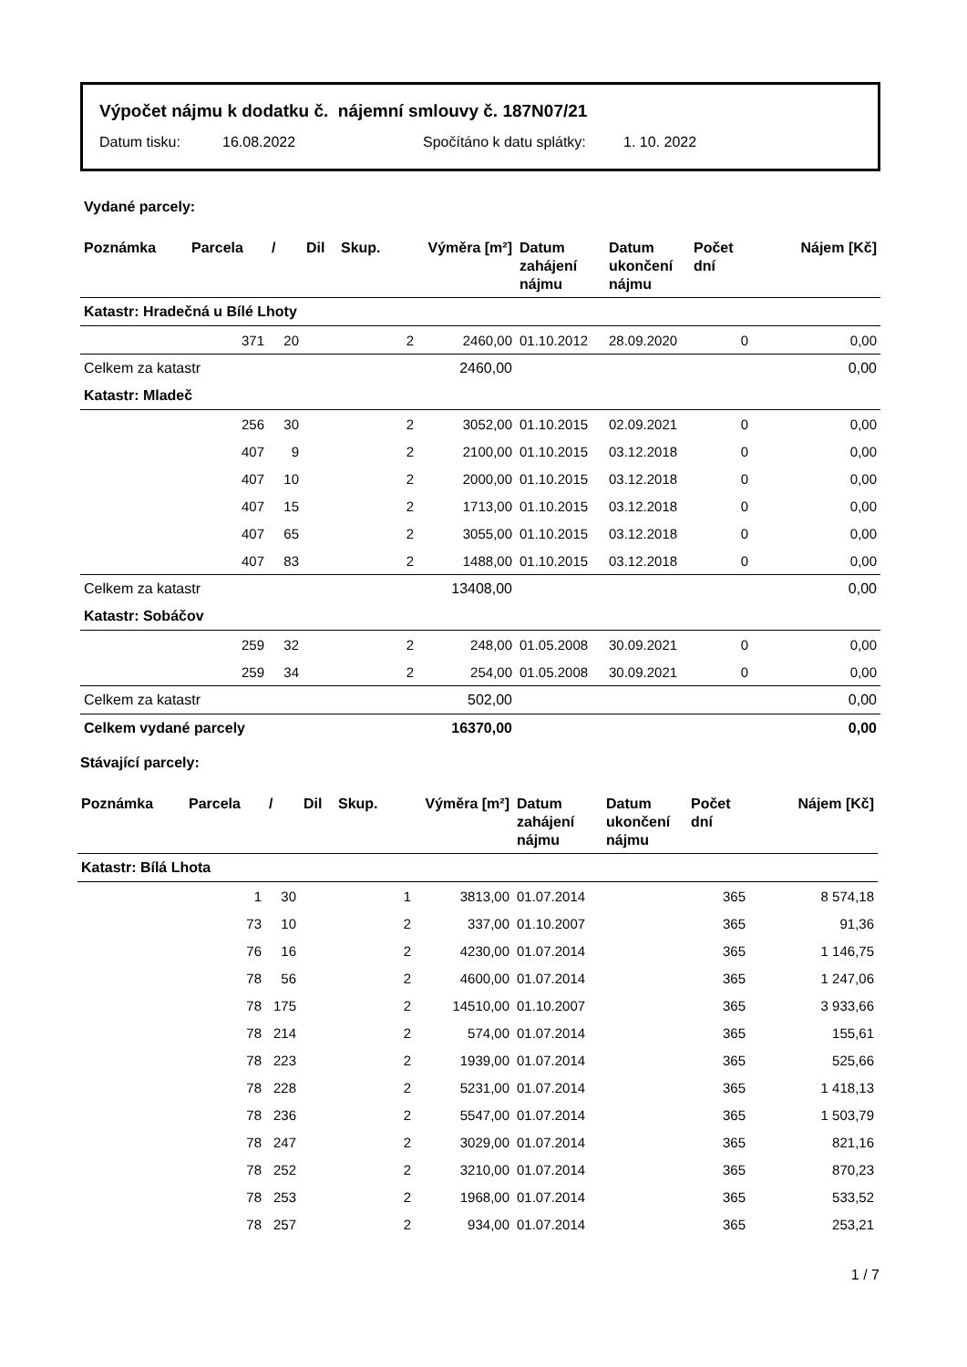Výpočet nájmu k dodatku č. nájemní smlouvy č. 187N07/21
Datum tisku: 16.08.2022 Spočítáno k datu splátky: 1. 10. 2022
Vydané parcely:
| Poznámka | Parcela | / | Dil | Skup. | Výměra [m²] | Datum zahájení nájmu | Datum ukončení nájmu | Počet dní | Nájem [Kč] |
| --- | --- | --- | --- | --- | --- | --- | --- | --- | --- |
| Katastr: Hradečná u Bílé Lhoty | | | | | | | | | |
| | 371 | 20 | | 2 | 2460,00 | 01.10.2012 | 28.09.2020 | 0 | 0,00 |
| Celkem za katastr | | | | | 2460,00 | | | | 0,00 |
| Katastr: Mladeč | | | | | | | | | |
| | 256 | 30 | | 2 | 3052,00 | 01.10.2015 | 02.09.2021 | 0 | 0,00 |
| | 407 | 9 | | 2 | 2100,00 | 01.10.2015 | 03.12.2018 | 0 | 0,00 |
| | 407 | 10 | | 2 | 2000,00 | 01.10.2015 | 03.12.2018 | 0 | 0,00 |
| | 407 | 15 | | 2 | 1713,00 | 01.10.2015 | 03.12.2018 | 0 | 0,00 |
| | 407 | 65 | | 2 | 3055,00 | 01.10.2015 | 03.12.2018 | 0 | 0,00 |
| | 407 | 83 | | 2 | 1488,00 | 01.10.2015 | 03.12.2018 | 0 | 0,00 |
| Celkem za katastr | | | | | 13408,00 | | | | 0,00 |
| Katastr: Sobáčov | | | | | | | | | |
| | 259 | 32 | | 2 | 248,00 | 01.05.2008 | 30.09.2021 | 0 | 0,00 |
| | 259 | 34 | | 2 | 254,00 | 01.05.2008 | 30.09.2021 | 0 | 0,00 |
| Celkem za katastr | | | | | 502,00 | | | | 0,00 |
| Celkem vydané parcely | | | | | 16370,00 | | | | 0,00 |
Stávající parcely:
| Poznámka | Parcela | / | Dil | Skup. | Výměra [m²] | Datum zahájení nájmu | Datum ukončení nájmu | Počet dní | Nájem [Kč] |
| --- | --- | --- | --- | --- | --- | --- | --- | --- | --- |
| Katastr: Bílá Lhota | | | | | | | | | |
| | 1 | 30 | | 1 | 3813,00 | 01.07.2014 | | 365 | 8 574,18 |
| | 73 | 10 | | 2 | 337,00 | 01.10.2007 | | 365 | 91,36 |
| | 76 | 16 | | 2 | 4230,00 | 01.07.2014 | | 365 | 1 146,75 |
| | 78 | 56 | | 2 | 4600,00 | 01.07.2014 | | 365 | 1 247,06 |
| | 78 | 175 | | 2 | 14510,00 | 01.10.2007 | | 365 | 3 933,66 |
| | 78 | 214 | | 2 | 574,00 | 01.07.2014 | | 365 | 155,61 |
| | 78 | 223 | | 2 | 1939,00 | 01.07.2014 | | 365 | 525,66 |
| | 78 | 228 | | 2 | 5231,00 | 01.07.2014 | | 365 | 1 418,13 |
| | 78 | 236 | | 2 | 5547,00 | 01.07.2014 | | 365 | 1 503,79 |
| | 78 | 247 | | 2 | 3029,00 | 01.07.2014 | | 365 | 821,16 |
| | 78 | 252 | | 2 | 3210,00 | 01.07.2014 | | 365 | 870,23 |
| | 78 | 253 | | 2 | 1968,00 | 01.07.2014 | | 365 | 533,52 |
| | 78 | 257 | | 2 | 934,00 | 01.07.2014 | | 365 | 253,21 |
1 / 7